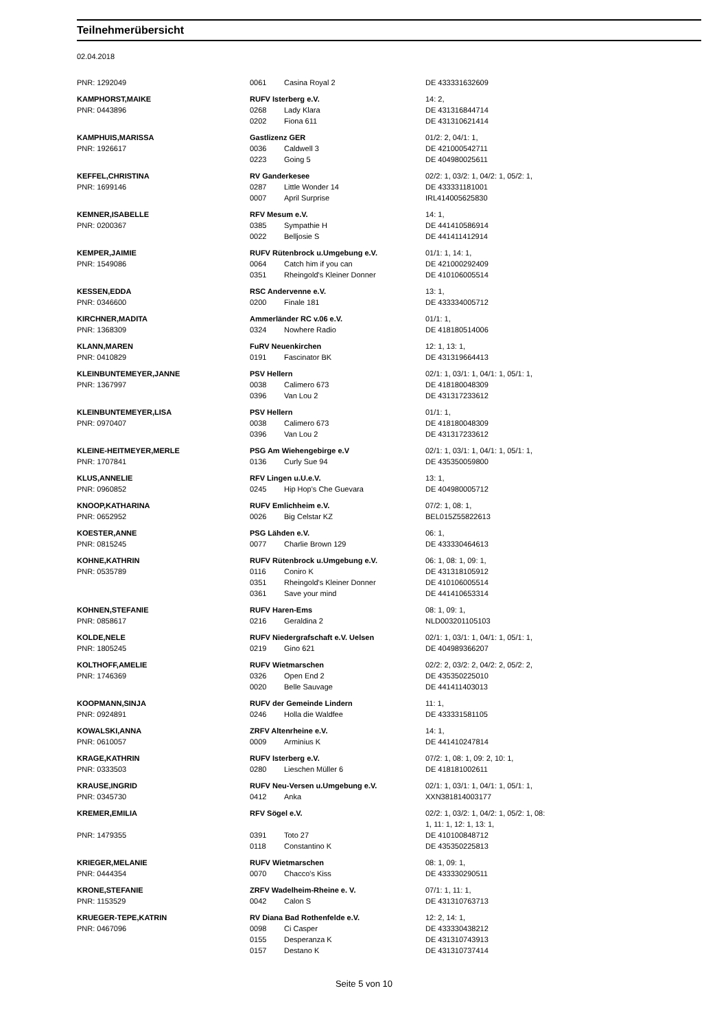Teilnehmerübersicht
02.04.2018
| PNR: 1292049 | 0061 | Casina Royal 2 | DE 433331632609 |
| KAMPHORST,MAIKE | RUFV Isterberg e.V. | | 14: 2, |
| PNR: 0443896 | 0268 | Lady Klara | DE 431316844714 |
| | 0202 | Fiona 611 | DE 431310621414 |
| KAMPHUIS,MARISSA | Gastlizenz GER | | 01/2: 2, 04/1: 1, |
| PNR: 1926617 | 0036 | Caldwell 3 | DE 421000542711 |
| | 0223 | Going 5 | DE 404980025611 |
| KEFFEL,CHRISTINA | RV Ganderkesee | | 02/2: 1, 03/2: 1, 04/2: 1, 05/2: 1, |
| PNR: 1699146 | 0287 | Little Wonder 14 | DE 433331181001 |
| | 0007 | April Surprise | IRL414005625830 |
| KEMNER,ISABELLE | RFV Mesum e.V. | | 14: 1, |
| PNR: 0200367 | 0385 | Sympathie H | DE 441410586914 |
| | 0022 | Belljosie S | DE 441411412914 |
| KEMPER,JAIMIE | RUFV Rütenbrock u.Umgebung e.V. | | 01/1: 1, 14: 1, |
| PNR: 1549086 | 0064 | Catch him if you can | DE 421000292409 |
| | 0351 | Rheingold's Kleiner Donner | DE 410106005514 |
| KESSEN,EDDA | RSC Andervenne e.V. | | 13: 1, |
| PNR: 0346600 | 0200 | Finale 181 | DE 433334005712 |
| KIRCHNER,MADITA | Ammerländer RC v.06 e.V. | | 01/1: 1, |
| PNR: 1368309 | 0324 | Nowhere Radio | DE 418180514006 |
| KLANN,MAREN | FuRV Neuenkirchen | | 12: 1, 13: 1, |
| PNR: 0410829 | 0191 | Fascinator BK | DE 431319664413 |
| KLEINBUNTEMEYER,JANNE | PSV Hellern | | 02/1: 1, 03/1: 1, 04/1: 1, 05/1: 1, |
| PNR: 1367997 | 0038 | Calimero 673 | DE 418180048309 |
| | 0396 | Van Lou 2 | DE 431317233612 |
| KLEINBUNTEMEYER,LISA | PSV Hellern | | 01/1: 1, |
| PNR: 0970407 | 0038 | Calimero 673 | DE 418180048309 |
| | 0396 | Van Lou 2 | DE 431317233612 |
| KLEINE-HEITMEYER,MERLE | PSG Am Wiehengebirge e.V | | 02/1: 1, 03/1: 1, 04/1: 1, 05/1: 1, |
| PNR: 1707841 | 0136 | Curly Sue 94 | DE 435350059800 |
| KLUS,ANNELIE | RFV Lingen u.U.e.V. | | 13: 1, |
| PNR: 0960852 | 0245 | Hip Hop's Che Guevara | DE 404980005712 |
| KNOOP,KATHARINA | RUFV Emlichheim e.V. | | 07/2: 1, 08: 1, |
| PNR: 0652952 | 0026 | Big Celstar KZ | BEL015Z55822613 |
| KOESTER,ANNE | PSG Lähden e.V. | | 06: 1, |
| PNR: 0815245 | 0077 | Charlie Brown 129 | DE 433330464613 |
| KOHNE,KATHRIN | RUFV Rütenbrock u.Umgebung e.V. | | 06: 1, 08: 1, 09: 1, |
| PNR: 0535789 | 0116 | Coniro K | DE 431318105912 |
| | 0351 | Rheingold's Kleiner Donner | DE 410106005514 |
| | 0361 | Save your mind | DE 441410653314 |
| KOHNEN,STEFANIE | RUFV Haren-Ems | | 08: 1, 09: 1, |
| PNR: 0858617 | 0216 | Geraldina 2 | NLD003201105103 |
| KOLDE,NELE | RUFV Niedergrafschaft e.V. Uelsen | | 02/1: 1, 03/1: 1, 04/1: 1, 05/1: 1, |
| PNR: 1805245 | 0219 | Gino 621 | DE 404989366207 |
| KOLTHOFF,AMELIE | RUFV Wietmarschen | | 02/2: 2, 03/2: 2, 04/2: 2, 05/2: 2, |
| PNR: 1746369 | 0326 | Open End 2 | DE 435350225010 |
| | 0020 | Belle Sauvage | DE 441411403013 |
| KOOPMANN,SINJA | RUFV der Gemeinde Lindern | | 11: 1, |
| PNR: 0924891 | 0246 | Holla die Waldfee | DE 433331581105 |
| KOWALSKI,ANNA | ZRFV Altenrheine e.V. | | 14: 1, |
| PNR: 0610057 | 0009 | Arminius K | DE 441410247814 |
| KRAGE,KATHRIN | RUFV Isterberg e.V. | | 07/2: 1, 08: 1, 09: 2, 10: 1, |
| PNR: 0333503 | 0280 | Lieschen Müller 6 | DE 418181002611 |
| KRAUSE,INGRID | RUFV Neu-Versen u.Umgebung e.V. | | 02/1: 1, 03/1: 1, 04/1: 1, 05/1: 1, |
| PNR: 0345730 | 0412 | Anka | XXN381814003177 |
| KREMER,EMILIA | RFV Sögel e.V. | | 02/2: 1, 03/2: 1, 04/2: 1, 05/2: 1, 08: 1, 11: 1, 12: 1, 13: 1, |
| PNR: 1479355 | 0391 | Toto 27 | DE 410100848712 |
| | 0118 | Constantino K | DE 435350225813 |
| KRIEGER,MELANIE | RUFV Wietmarschen | | 08: 1, 09: 1, |
| PNR: 0444354 | 0070 | Chacco's Kiss | DE 433330290511 |
| KRONE,STEFANIE | ZRFV Wadelheim-Rheine e. V. | | 07/1: 1, 11: 1, |
| PNR: 1153529 | 0042 | Calon S | DE 431310763713 |
| KRUEGER-TEPE,KATRIN | RV Diana Bad Rothenfelde e.V. | | 12: 2, 14: 1, |
| PNR: 0467096 | 0098 | Ci Casper | DE 433330438212 |
| | 0155 | Desperanza K | DE 431310743913 |
| | 0157 | Destano K | DE 431310737414 |
Seite 5 von 10